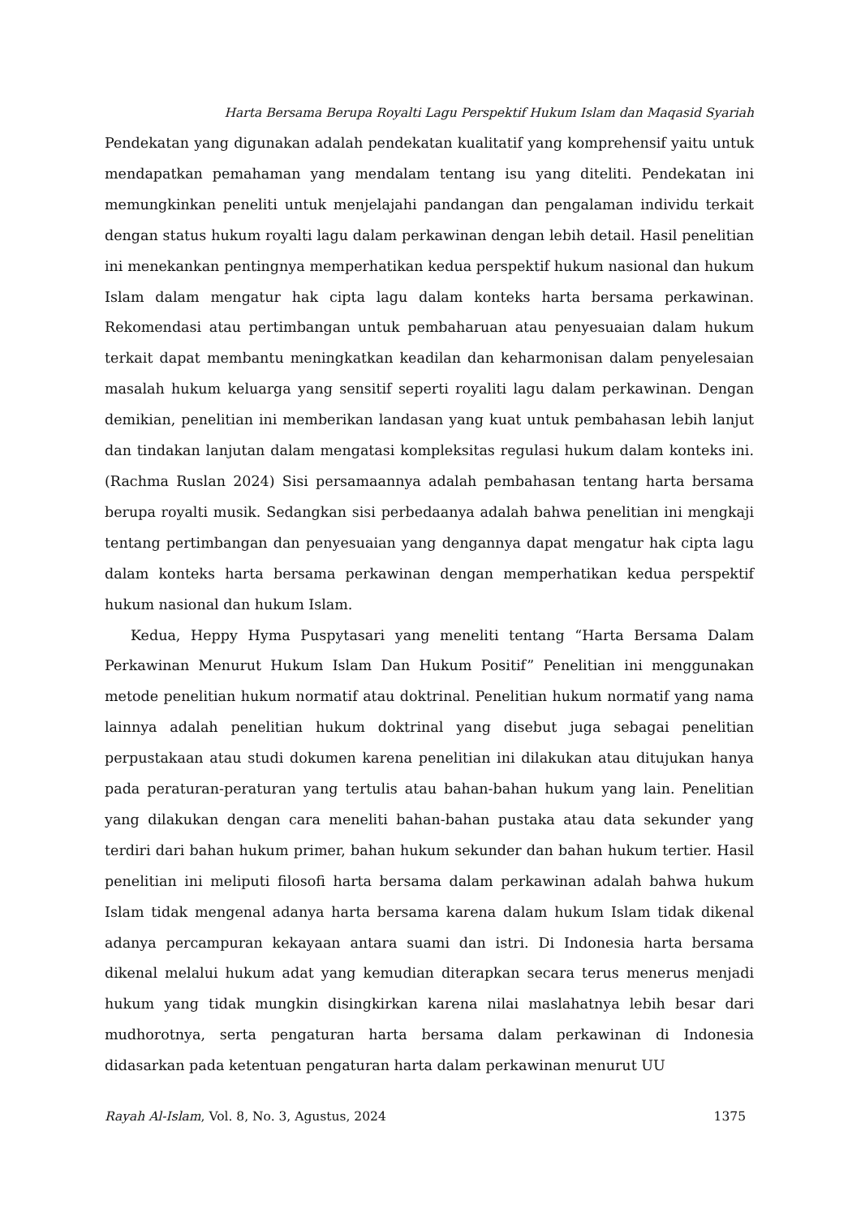Harta Bersama Berupa Royalti Lagu Perspektif Hukum Islam dan Maqasid Syariah
Pendekatan yang digunakan adalah pendekatan kualitatif yang komprehensif yaitu untuk mendapatkan pemahaman yang mendalam tentang isu yang diteliti. Pendekatan ini memungkinkan peneliti untuk menjelajahi pandangan dan pengalaman individu terkait dengan status hukum royalti lagu dalam perkawinan dengan lebih detail. Hasil penelitian ini menekankan pentingnya memperhatikan kedua perspektif hukum nasional dan hukum Islam dalam mengatur hak cipta lagu dalam konteks harta bersama perkawinan. Rekomendasi atau pertimbangan untuk pembaharuan atau penyesuaian dalam hukum terkait dapat membantu meningkatkan keadilan dan keharmonisan dalam penyelesaian masalah hukum keluarga yang sensitif seperti royaliti lagu dalam perkawinan. Dengan demikian, penelitian ini memberikan landasan yang kuat untuk pembahasan lebih lanjut dan tindakan lanjutan dalam mengatasi kompleksitas regulasi hukum dalam konteks ini.(Rachma Ruslan 2024) Sisi persamaannya adalah pembahasan tentang harta bersama berupa royalti musik. Sedangkan sisi perbedaanya adalah bahwa penelitian ini mengkaji tentang pertimbangan dan penyesuaian yang dengannya dapat mengatur hak cipta lagu dalam konteks harta bersama perkawinan dengan memperhatikan kedua perspektif hukum nasional dan hukum Islam.
Kedua, Heppy Hyma Puspytasari yang meneliti tentang “Harta Bersama Dalam Perkawinan Menurut Hukum Islam Dan Hukum Positif” Penelitian ini menggunakan metode penelitian hukum normatif atau doktrinal. Penelitian hukum normatif yang nama lainnya adalah penelitian hukum doktrinal yang disebut juga sebagai penelitian perpustakaan atau studi dokumen karena penelitian ini dilakukan atau ditujukan hanya pada peraturan-peraturan yang tertulis atau bahan-bahan hukum yang lain. Penelitian yang dilakukan dengan cara meneliti bahan-bahan pustaka atau data sekunder yang terdiri dari bahan hukum primer, bahan hukum sekunder dan bahan hukum tertier. Hasil penelitian ini meliputi filosofi harta bersama dalam perkawinan adalah bahwa hukum Islam tidak mengenal adanya harta bersama karena dalam hukum Islam tidak dikenal adanya percampuran kekayaan antara suami dan istri. Di Indonesia harta bersama dikenal melalui hukum adat yang kemudian diterapkan secara terus menerus menjadi hukum yang tidak mungkin disingkirkan karena nilai maslahatnya lebih besar dari mudhorotnya, serta pengaturan harta bersama dalam perkawinan di Indonesia didasarkan pada ketentuan pengaturan harta dalam perkawinan menurut UU
Rayah Al-Islam, Vol. 8, No. 3, Agustus, 2024 1375